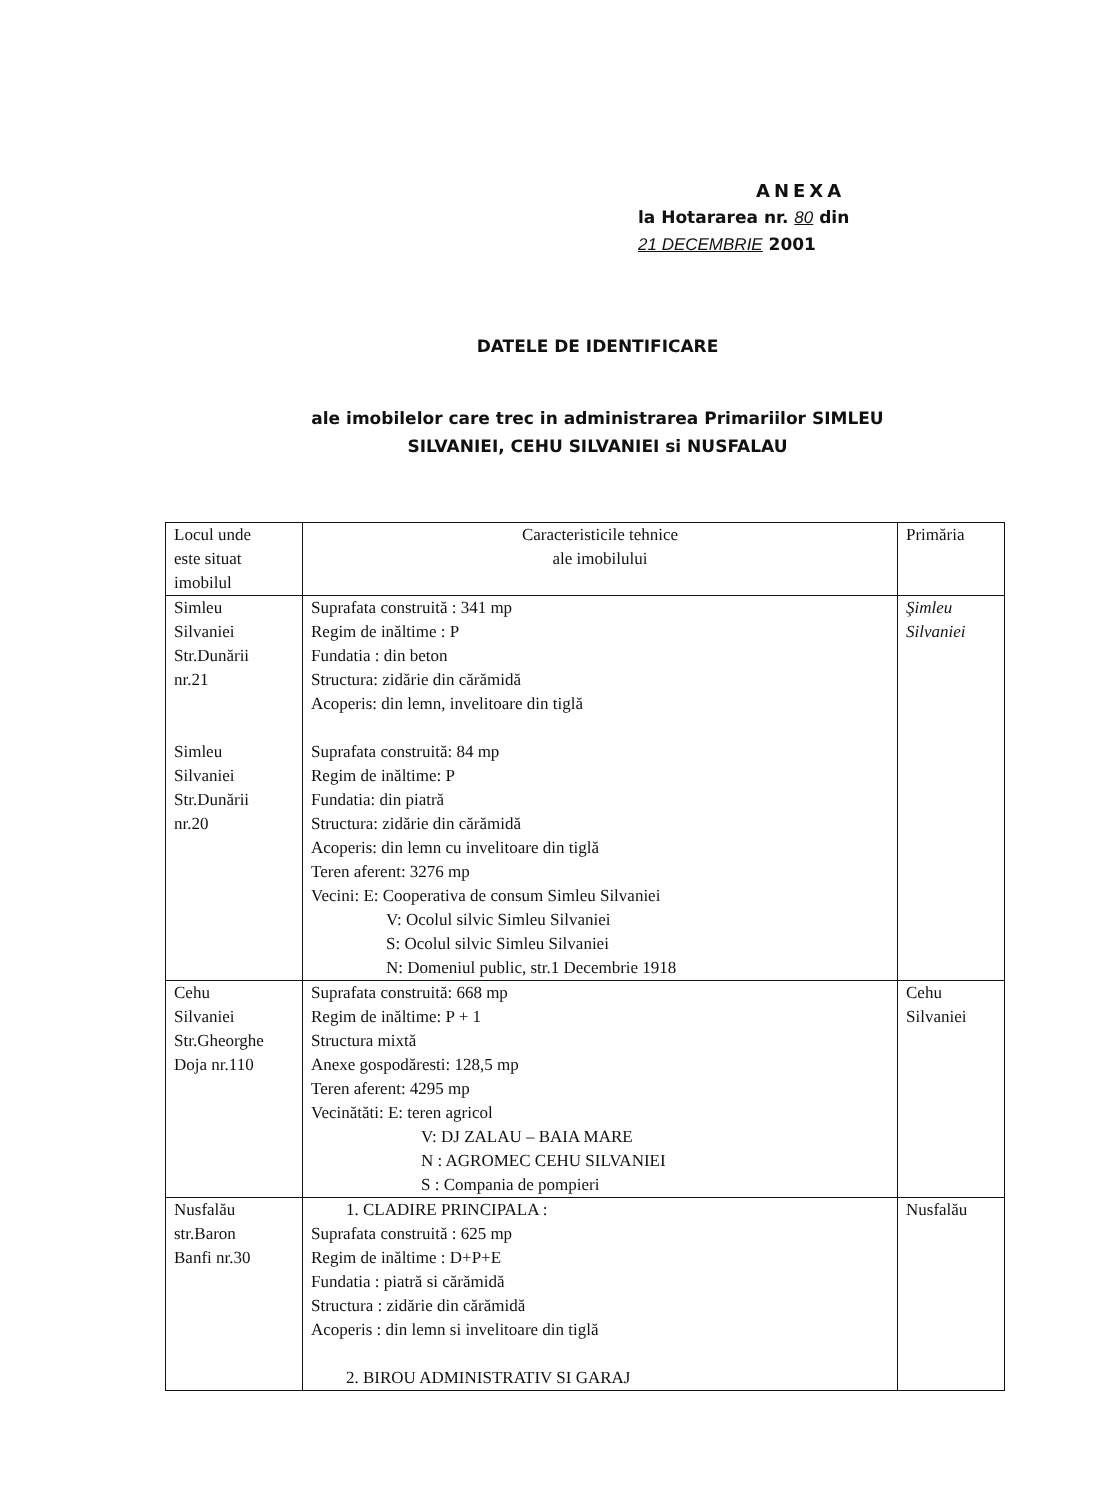ANEXA
la Hotararea nr. 80 din
21 DECEMBRIE 2001
DATELE DE IDENTIFICARE
ale imobilelor care trec in administrarea Primariilor SIMLEU
SILVANIEI, CEHU SILVANIEI si NUSFALAU
| Locul unde este situat imobilul | Caracteristicile tehnice ale imobilului | Primăria |
| --- | --- | --- |
| Simleu Silvaniei Str.Dunării nr.21 Simleu Silvaniei Str.Dunării nr.20 | Suprafata construită : 341 mp Regim de inăltime : P Fundatia : din beton Structura: zidărie din cărămidă Acoperis: din lemn, invelitoare din tiglă Suprafata construită: 84 mp Regim de inăltime: P Fundatia: din piatră Structura: zidărie din cărămidă Acoperis: din lemn cu invelitoare din tiglă Teren aferent: 3276 mp Vecini: E: Cooperativa de consum Simleu Silvaniei V: Ocolul silvic Simleu Silvaniei S: Ocolul silvic Simleu Silvaniei N: Domeniul public, str.1 Decembrie 1918 | Şimleu Silvaniei |
| Cehu Silvaniei Str.Gheorghe Doja nr.110 | Suprafata construită: 668 mp Regim de inăltime: P + 1 Structura mixtă Anexe gospodăresti: 128,5 mp Teren aferent: 4295 mp Vecinătăti: E: teren agricol V: DJ ZALAU – BAIA MARE N : AGROMEC CEHU SILVANIEI S : Compania de pompieri | Cehu Silvaniei |
| Nusfalău str.Baron Banfi nr.30 | 1. CLADIRE PRINCIPALA : Suprafata construită : 625 mp Regim de inăltime : D+P+E Fundatia : piatră si cărămidă Structura : zidărie din cărămidă Acoperis : din lemn si invelitoare din tiglă 2. BIROU ADMINISTRATIV SI GARAJ | Nusfalău |